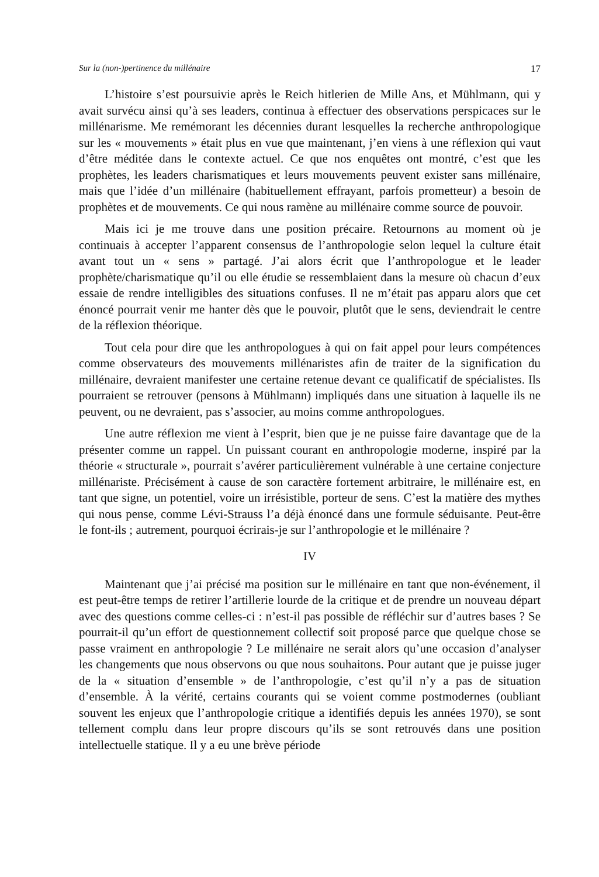Sur la (non-)pertinence du millénaire 17
L’histoire s’est poursuivie après le Reich hitlerien de Mille Ans, et Mühlmann, qui y avait survécu ainsi qu’à ses leaders, continua à effectuer des observations perspicaces sur le millénarisme. Me remémorant les décennies durant lesquelles la recherche anthropologique sur les « mouvements » était plus en vue que maintenant, j’en viens à une réflexion qui vaut d’être méditée dans le contexte actuel. Ce que nos enquêtes ont montré, c’est que les prophètes, les leaders charismatiques et leurs mouvements peuvent exister sans millénaire, mais que l’idée d’un millénaire (habituellement effrayant, parfois prometteur) a besoin de prophètes et de mouvements. Ce qui nous ramène au millénaire comme source de pouvoir.
Mais ici je me trouve dans une position précaire. Retournons au moment où je continuais à accepter l’apparent consensus de l’anthropologie selon lequel la culture était avant tout un « sens » partagé. J’ai alors écrit que l’anthropologue et le leader prophète/charismatique qu’il ou elle étudie se ressemblaient dans la mesure où chacun d’eux essaie de rendre intelligibles des situations confuses. Il ne m’était pas apparu alors que cet énoncé pourrait venir me hanter dès que le pouvoir, plutôt que le sens, deviendrait le centre de la réflexion théorique.
Tout cela pour dire que les anthropologues à qui on fait appel pour leurs compétences comme observateurs des mouvements millénaristes afin de traiter de la signification du millénaire, devraient manifester une certaine retenue devant ce qualificatif de spécialistes. Ils pourraient se retrouver (pensons à Mühlmann) impliqués dans une situation à laquelle ils ne peuvent, ou ne devraient, pas s’associer, au moins comme anthropologues.
Une autre réflexion me vient à l’esprit, bien que je ne puisse faire davantage que de la présenter comme un rappel. Un puissant courant en anthropologie moderne, inspiré par la théorie « structurale », pourrait s’avérer particulièrement vulnérable à une certaine conjecture millénariste. Précisément à cause de son caractère fortement arbitraire, le millénaire est, en tant que signe, un potentiel, voire un irrésistible, porteur de sens. C’est la matière des mythes qui nous pense, comme Lévi-Strauss l’a déjà énoncé dans une formule séduisante. Peut-être le font-ils ; autrement, pourquoi écrirais-je sur l’anthropologie et le millénaire ?
IV
Maintenant que j’ai précisé ma position sur le millénaire en tant que non-événement, il est peut-être temps de retirer l’artillerie lourde de la critique et de prendre un nouveau départ avec des questions comme celles-ci : n’est-il pas possible de réfléchir sur d’autres bases ? Se pourrait-il qu’un effort de questionnement collectif soit proposé parce que quelque chose se passe vraiment en anthropologie ? Le millénaire ne serait alors qu’une occasion d’analyser les changements que nous observons ou que nous souhaitons. Pour autant que je puisse juger de la « situation d’ensemble » de l’anthropologie, c’est qu’il n’y a pas de situation d’ensemble. À la vérité, certains courants qui se voient comme postmodernes (oubliant souvent les enjeux que l’anthropologie critique a identifiés depuis les années 1970), se sont tellement complu dans leur propre discours qu’ils se sont retrouvés dans une position intellectuelle statique. Il y a eu une brève période